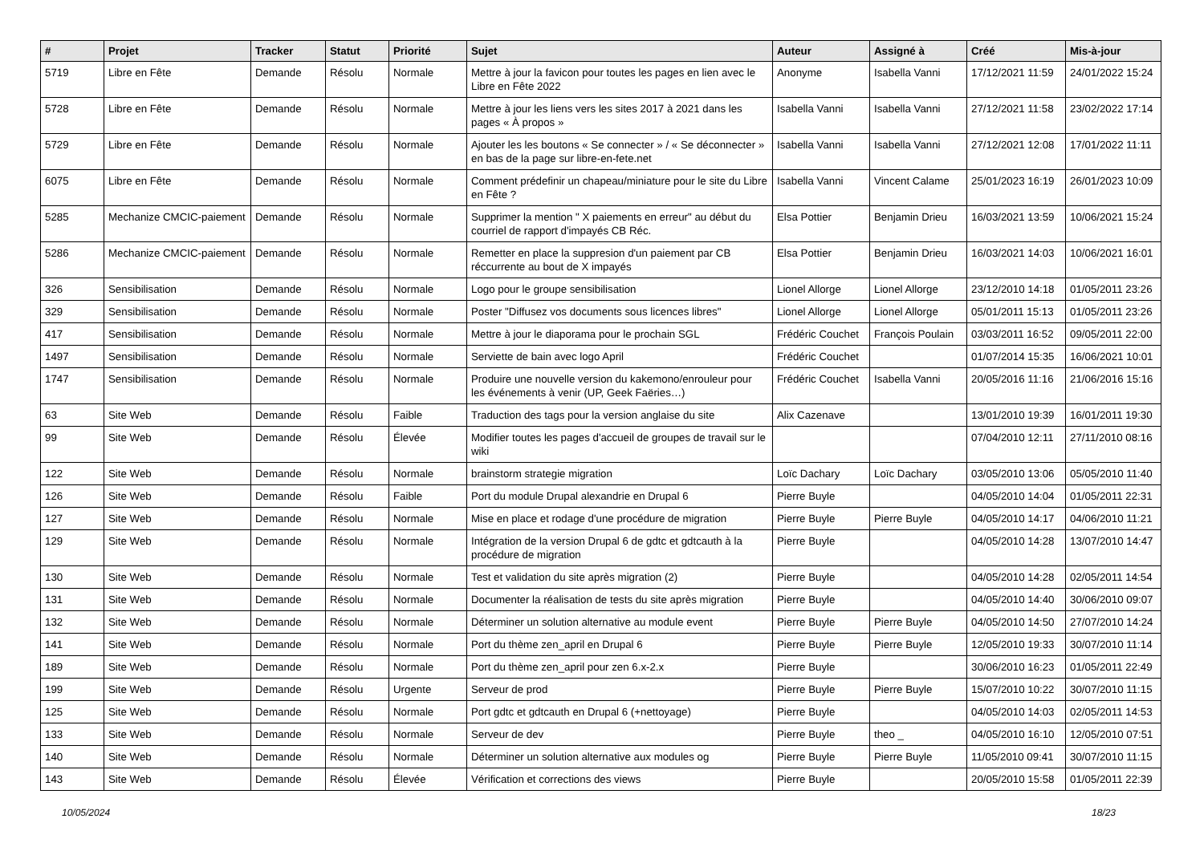| # | Projet | Tracker | Statut | Priorité | Sujet | Auteur | Assigné à | Créé | Mis-à-jour |
| --- | --- | --- | --- | --- | --- | --- | --- | --- | --- |
| 5719 | Libre en Fête | Demande | Résolu | Normale | Mettre à jour la favicon pour toutes les pages en lien avec le Libre en Fête 2022 | Anonyme | Isabella Vanni | 17/12/2021 11:59 | 24/01/2022 15:24 |
| 5728 | Libre en Fête | Demande | Résolu | Normale | Mettre à jour les liens vers les sites 2017 à 2021 dans les pages « À propos » | Isabella Vanni | Isabella Vanni | 27/12/2021 11:58 | 23/02/2022 17:14 |
| 5729 | Libre en Fête | Demande | Résolu | Normale | Ajouter les les boutons « Se connecter » / « Se déconnecter » en bas de la page sur libre-en-fete.net | Isabella Vanni | Isabella Vanni | 27/12/2021 12:08 | 17/01/2022 11:11 |
| 6075 | Libre en Fête | Demande | Résolu | Normale | Comment prédefinir un chapeau/miniature pour le site du Libre en Fête ? | Isabella Vanni | Vincent Calame | 25/01/2023 16:19 | 26/01/2023 10:09 |
| 5285 | Mechanize CMCIC-paiement | Demande | Résolu | Normale | Supprimer la mention " X paiements en erreur" au début du courriel de rapport d'impayés CB Réc. | Elsa Pottier | Benjamin Drieu | 16/03/2021 13:59 | 10/06/2021 15:24 |
| 5286 | Mechanize CMCIC-paiement | Demande | Résolu | Normale | Remetter en place la suppresion d'un paiement par CB réccurrente au bout de X impayés | Elsa Pottier | Benjamin Drieu | 16/03/2021 14:03 | 10/06/2021 16:01 |
| 326 | Sensibilisation | Demande | Résolu | Normale | Logo pour le groupe sensibilisation | Lionel Allorge | Lionel Allorge | 23/12/2010 14:18 | 01/05/2011 23:26 |
| 329 | Sensibilisation | Demande | Résolu | Normale | Poster "Diffusez vos documents sous licences libres" | Lionel Allorge | Lionel Allorge | 05/01/2011 15:13 | 01/05/2011 23:26 |
| 417 | Sensibilisation | Demande | Résolu | Normale | Mettre à jour le diaporama pour le prochain SGL | Frédéric Couchet | François Poulain | 03/03/2011 16:52 | 09/05/2011 22:00 |
| 1497 | Sensibilisation | Demande | Résolu | Normale | Serviette de bain avec logo April | Frédéric Couchet | | 01/07/2014 15:35 | 16/06/2021 10:01 |
| 1747 | Sensibilisation | Demande | Résolu | Normale | Produire une nouvelle version du kakemono/enrouleur pour les événements à venir (UP, Geek Faëries…) | Frédéric Couchet | Isabella Vanni | 20/05/2016 11:16 | 21/06/2016 15:16 |
| 63 | Site Web | Demande | Résolu | Faible | Traduction des tags pour la version anglaise du site | Alix Cazenave | | 13/01/2010 19:39 | 16/01/2011 19:30 |
| 99 | Site Web | Demande | Résolu | Élevée | Modifier toutes les pages d'accueil de groupes de travail sur le wiki | | | 07/04/2010 12:11 | 27/11/2010 08:16 |
| 122 | Site Web | Demande | Résolu | Normale | brainstorm strategie migration | Loïc Dachary | Loïc Dachary | 03/05/2010 13:06 | 05/05/2010 11:40 |
| 126 | Site Web | Demande | Résolu | Faible | Port du module Drupal alexandrie en Drupal 6 | Pierre Buyle | | 04/05/2010 14:04 | 01/05/2011 22:31 |
| 127 | Site Web | Demande | Résolu | Normale | Mise en place et rodage d'une procédure de migration | Pierre Buyle | Pierre Buyle | 04/05/2010 14:17 | 04/06/2010 11:21 |
| 129 | Site Web | Demande | Résolu | Normale | Intégration de la version Drupal 6 de gdtc et gdtcauth à la procédure de migration | Pierre Buyle | | 04/05/2010 14:28 | 13/07/2010 14:47 |
| 130 | Site Web | Demande | Résolu | Normale | Test et validation du site après migration (2) | Pierre Buyle | | 04/05/2010 14:28 | 02/05/2011 14:54 |
| 131 | Site Web | Demande | Résolu | Normale | Documenter la réalisation de tests du site après migration | Pierre Buyle | | 04/05/2010 14:40 | 30/06/2010 09:07 |
| 132 | Site Web | Demande | Résolu | Normale | Déterminer un solution alternative au module event | Pierre Buyle | Pierre Buyle | 04/05/2010 14:50 | 27/07/2010 14:24 |
| 141 | Site Web | Demande | Résolu | Normale | Port du thème zen_april en Drupal 6 | Pierre Buyle | Pierre Buyle | 12/05/2010 19:33 | 30/07/2010 11:14 |
| 189 | Site Web | Demande | Résolu | Normale | Port du thème zen_april pour zen 6.x-2.x | Pierre Buyle | | 30/06/2010 16:23 | 01/05/2011 22:49 |
| 199 | Site Web | Demande | Résolu | Urgente | Serveur de prod | Pierre Buyle | Pierre Buyle | 15/07/2010 10:22 | 30/07/2010 11:15 |
| 125 | Site Web | Demande | Résolu | Normale | Port gdtc et gdtcauth en Drupal 6 (+nettoyage) | Pierre Buyle | | 04/05/2010 14:03 | 02/05/2011 14:53 |
| 133 | Site Web | Demande | Résolu | Normale | Serveur de dev | Pierre Buyle | theo _ | 04/05/2010 16:10 | 12/05/2010 07:51 |
| 140 | Site Web | Demande | Résolu | Normale | Déterminer un solution alternative aux modules og | Pierre Buyle | Pierre Buyle | 11/05/2010 09:41 | 30/07/2010 11:15 |
| 143 | Site Web | Demande | Résolu | Élevée | Vérification et corrections des views | Pierre Buyle | | 20/05/2010 15:58 | 01/05/2011 22:39 |
10/05/2024 18/23